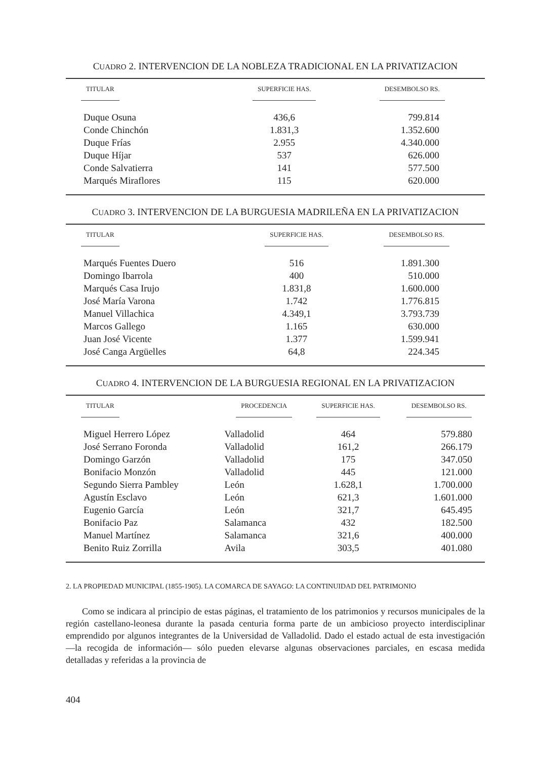CUADRO 2. INTERVENCION DE LA NOBLEZA TRADICIONAL EN LA PRIVATIZACION
| TITULAR | SUPERFICIE HAS. | DESEMBOLSO RS. |
| --- | --- | --- |
| Duque Osuna | 436,6 | 799.814 |
| Conde Chinchón | 1.831,3 | 1.352.600 |
| Duque Frías | 2.955 | 4.340.000 |
| Duque Híjar | 537 | 626.000 |
| Conde Salvatierra | 141 | 577.500 |
| Marqués Miraflores | 115 | 620.000 |
CUADRO 3. INTERVENCION DE LA BURGUESIA MADRILEÑA EN LA PRIVATIZACION
| TITULAR | SUPERFICIE HAS. | DESEMBOLSO RS. |
| --- | --- | --- |
| Marqués Fuentes Duero | 516 | 1.891.300 |
| Domingo Ibarrola | 400 | 510.000 |
| Marqués Casa Irujo | 1.831,8 | 1.600.000 |
| José María Varona | 1.742 | 1.776.815 |
| Manuel Villachica | 4.349,1 | 3.793.739 |
| Marcos Gallego | 1.165 | 630.000 |
| Juan José Vicente | 1.377 | 1.599.941 |
| José Canga Argüelles | 64,8 | 224.345 |
CUADRO 4. INTERVENCION DE LA BURGUESIA REGIONAL EN LA PRIVATIZACION
| TITULAR | PROCEDENCIA | SUPERFICIE HAS. | DESEMBOLSO RS. |
| --- | --- | --- | --- |
| Miguel Herrero López | Valladolid | 464 | 579.880 |
| José Serrano Foronda | Valladolid | 161,2 | 266.179 |
| Domingo Garzón | Valladolid | 175 | 347.050 |
| Bonifacio Monzón | Valladolid | 445 | 121.000 |
| Segundo Sierra Pambley | León | 1.628,1 | 1.700.000 |
| Agustín Esclavo | León | 621,3 | 1.601.000 |
| Eugenio García | León | 321,7 | 645.495 |
| Bonifacio Paz | Salamanca | 432 | 182.500 |
| Manuel Martínez | Salamanca | 321,6 | 400.000 |
| Benito Ruiz Zorrilla | Avila | 303,5 | 401.080 |
2. LA PROPIEDAD MUNICIPAL (1855-1905). LA COMARCA DE SAYAGO: LA CONTINUIDAD DEL PATRIMONIO
Como se indicara al principio de estas páginas, el tratamiento de los patrimonios y recursos municipales de la región castellano-leonesa durante la pasada centuria forma parte de un ambicioso proyecto interdisciplinar emprendido por algunos integrantes de la Universidad de Valladolid. Dado el estado actual de esta investigación —la recogida de información— sólo pueden elevarse algunas observaciones parciales, en escasa medida detalladas y referidas a la provincia de
404